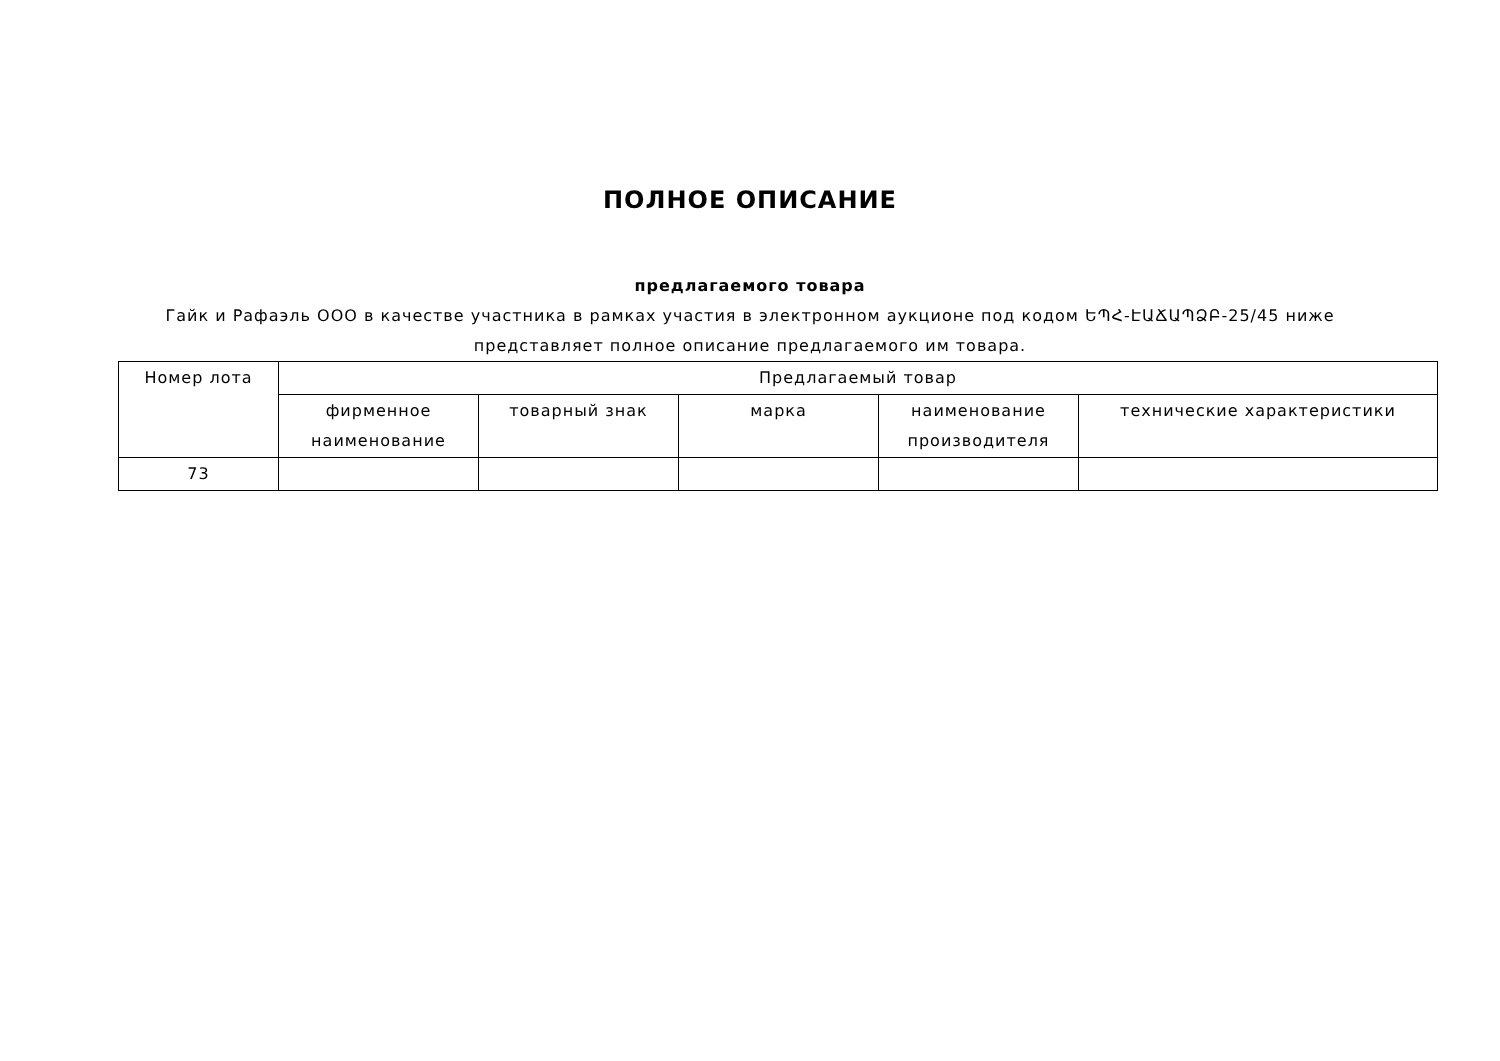ПОЛНОЕ ОПИСАНИЕ
предлагаемого товара
Гайк и Рафаэль ООО в качестве участника в рамках участия в электронном аукционе под кодом ԵՊՀ-ԷԱՃԱՊՁԲ-25/45 ниже представляет полное описание предлагаемого им товара.
| Номер лота | Предлагаемый товар | | | | |
| --- | --- | --- | --- | --- | --- |
| | фирменное наименование | товарный знак | марка | наименование производителя | технические характеристики |
| 73 | | | | | |